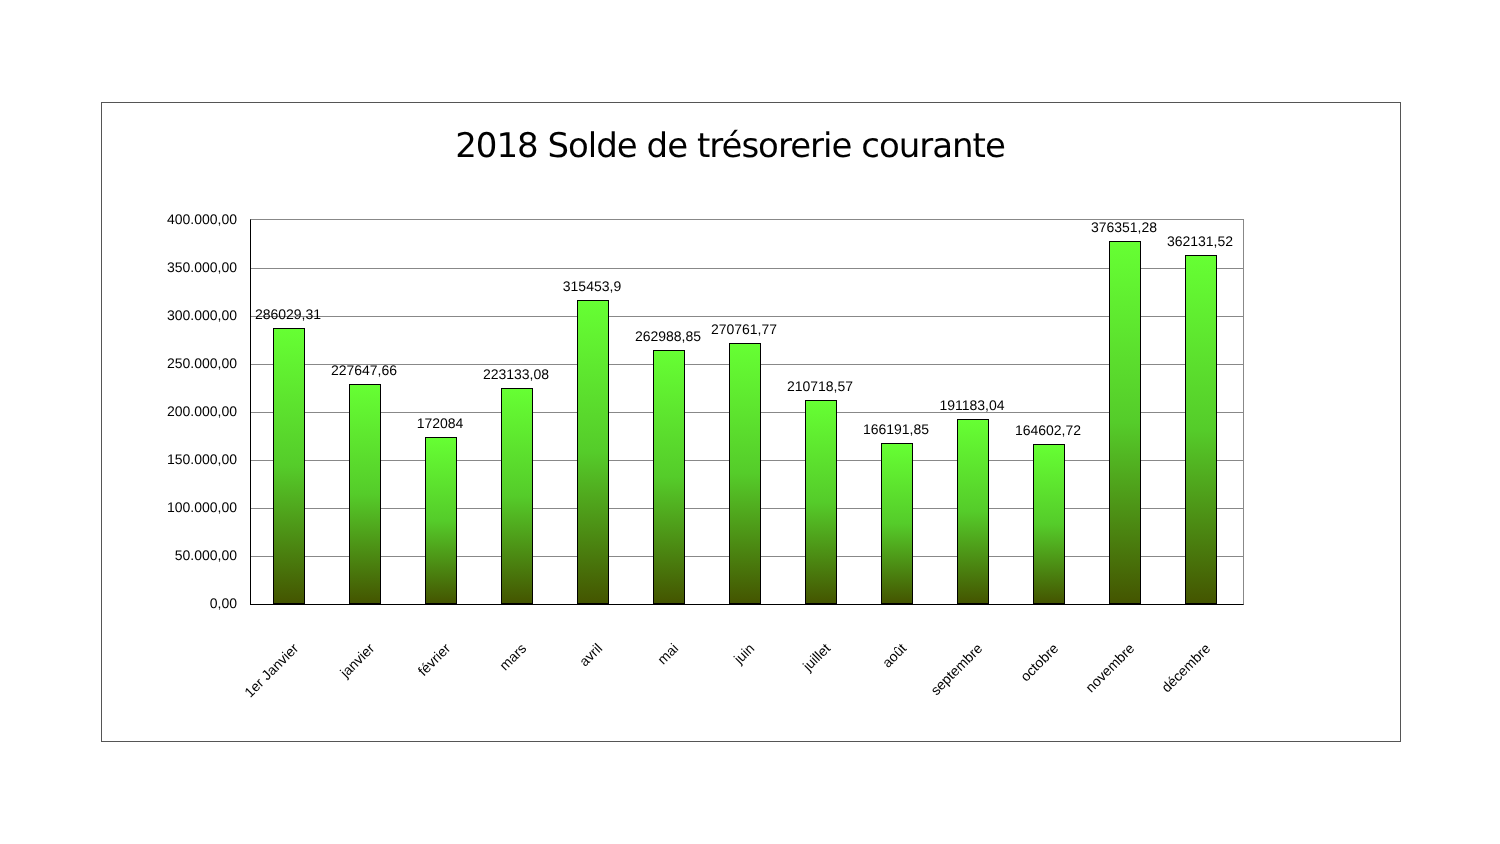2018 Solde de trésorerie courante
400.000,00
350.000,00
300.000,00
250.000,00
200.000,00
150.000,00
100.000,00
50.000,00
0,00
286029,31
227647,66
172084
223133,08
315453,9
262988,85 270761,77
210718,57
166191,85
191183,04
164602,72
376351,28
362131,52
1er Janvier janvier février mars avril mai juin juillet août septembre octobre novembre décembre